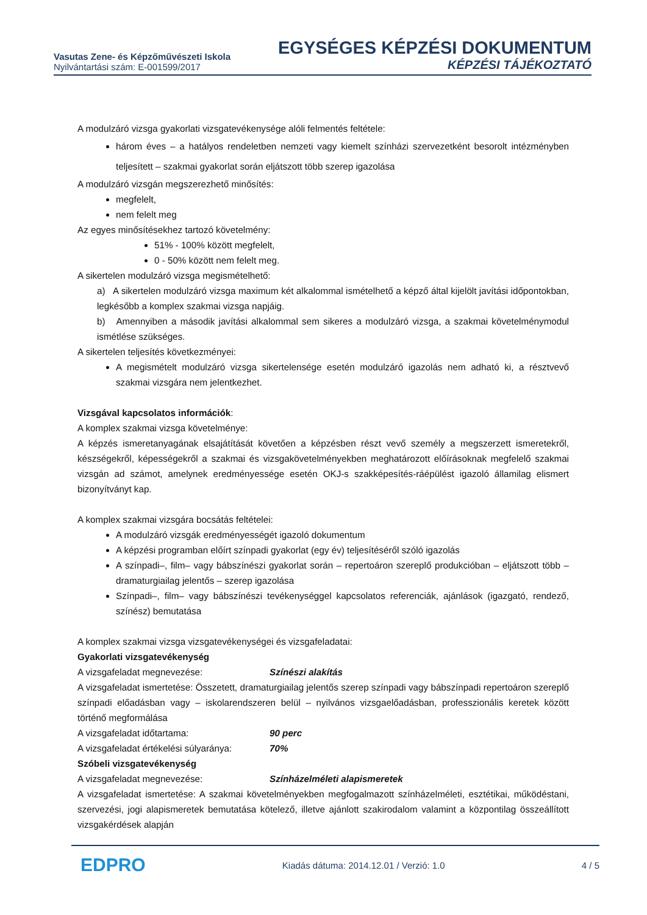Vasutas Zene- és Képzőművészeti Iskola
Nyilvántartási szám: E-001599/2017
EGYSÉGES KÉPZÉSI DOKUMENTUM
KÉPZÉSI TÁJÉKOZTATÓ
A modulzáró vizsga gyakorlati vizsgatevékenysége alóli felmentés feltétele:
három éves – a hatályos rendeletben nemzeti vagy kiemelt színházi szervezetként besorolt intézményben teljesített – szakmai gyakorlat során eljátszott több szerep igazolása
A modulzáró vizsgán megszerezhető minősítés:
megfelelt,
nem felelt meg
Az egyes minősítésekhez tartozó követelmény:
51% - 100% között megfelelt,
0 - 50% között nem felelt meg.
A sikertelen modulzáró vizsga megismételhető:
a) A sikertelen modulzáró vizsga maximum két alkalommal ismételhető a képző által kijelölt javítási időpontokban, legkésőbb a komplex szakmai vizsga napjáig.
b) Amennyiben a második javítási alkalommal sem sikeres a modulzáró vizsga, a szakmai követelménymodul ismétlése szükséges.
A sikertelen teljesítés következményei:
A megismételt modulzáró vizsga sikertelensége esetén modulzáró igazolás nem adható ki, a résztvevő szakmai vizsgára nem jelentkezhet.
Vizsgával kapcsolatos információk:
A komplex szakmai vizsga követelménye:
A képzés ismeretanyagának elsajátítását követően a képzésben részt vevő személy a megszerzett ismeretekről, készségekről, képességekről a szakmai és vizsgakövetelményekben meghatározott előírásoknak megfelelő szakmai vizsgán ad számot, amelynek eredményessége esetén OKJ-s szakképesítés-ráépülést igazoló államilag elismert bizonyítványt kap.
A komplex szakmai vizsgára bocsátás feltételei:
A modulzáró vizsgák eredményességét igazoló dokumentum
A képzési programban előírt színpadi gyakorlat (egy év) teljesítéséről szóló igazolás
A színpadi–, film– vagy bábszínészi gyakorlat során – repertoáron szereplő produkcióban – eljátszott több – dramaturgiailag jelentős – szerep igazolása
Színpadi–, film– vagy bábszínészi tevékenységgel kapcsolatos referenciák, ajánlások (igazgató, rendező, színész) bemutatása
A komplex szakmai vizsga vizsgatevékenységei és vizsgafeladatai:
Gyakorlati vizsgatevékenység
A vizsgafeladat megnevezése: Színészi alakítás
A vizsgafeladat ismertetése: Összetett, dramaturgiailag jelentős szerep színpadi vagy bábszínpadi repertoáron szereplő színpadi előadásban vagy – iskolarendszeren belül – nyilvános vizsgaelőadásban, professzionális keretek között történő megformálása
A vizsgafeladat időtartama: 90 perc
A vizsgafeladat értékelési súlyaránya: 70%
Szóbeli vizsgatevékenység
A vizsgafeladat megnevezése: Színházelméleti alapismeretek
A vizsgafeladat ismertetése: A szakmai követelményekben megfogalmazott színházelméleti, esztétikai, működéstani, szervezési, jogi alapismeretek bemutatása kötelező, illetve ajánlott szakirodalom valamint a központilag összeállított vizsgakérdések alapján
EDPRO Kiadás dátuma: 2014.12.01 / Verzió: 1.0 4 / 5